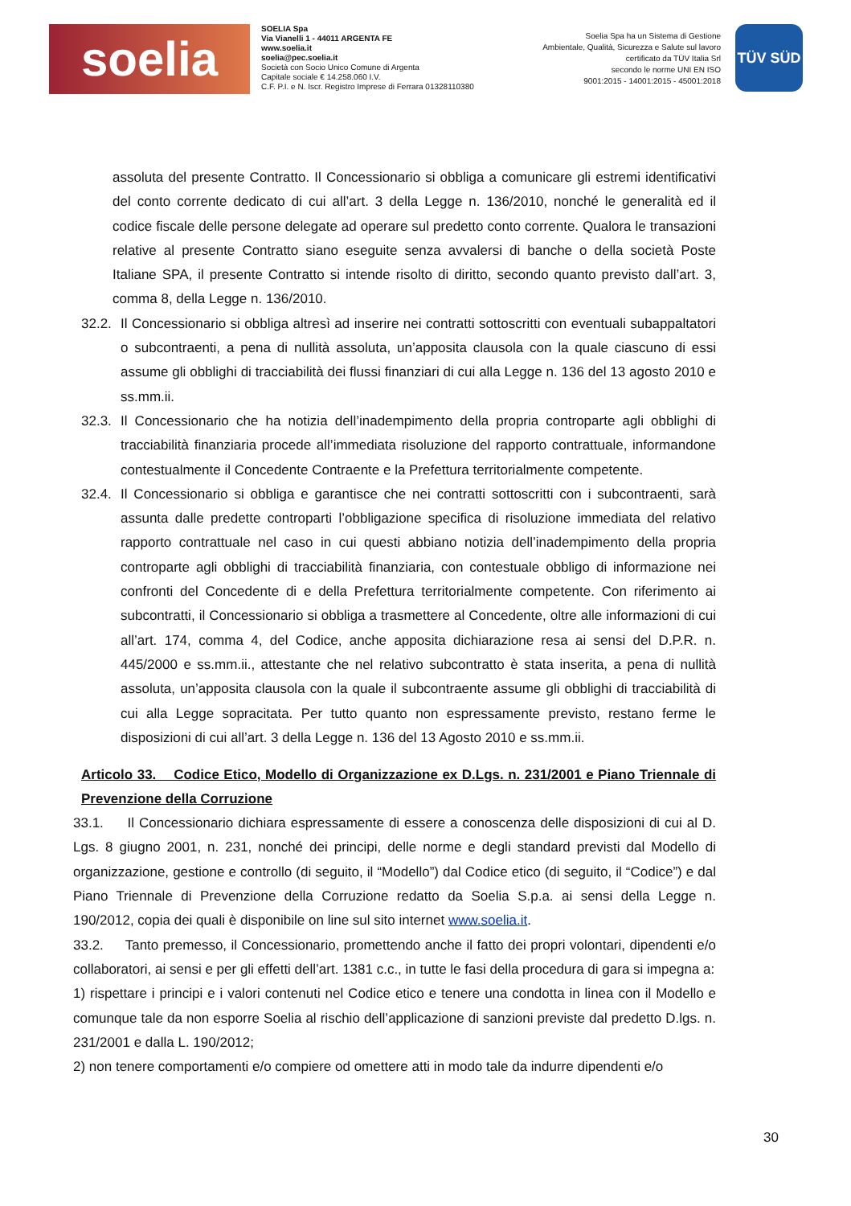soelia
SOELIA Spa
Via Vianelli 1 - 44011 ARGENTA FE
www.soelia.it
soelia@pec.soelia.it
Società con Socio Unico Comune di Argenta
Capitale sociale € 14.258.060 I.V.
C.F. P.I. e N. Iscr. Registro Imprese di Ferrara 01328110380
Soelia Spa ha un Sistema di Gestione
Ambientale, Qualità, Sicurezza e Salute sul lavoro
certificato da TÜV Italia Srl
secondo le norme UNI EN ISO
9001:2015 - 14001:2015 - 45001:2018
TÜV SÜD
assoluta del presente Contratto. Il Concessionario si obbliga a comunicare gli estremi identificativi del conto corrente dedicato di cui all’art. 3 della Legge n. 136/2010, nonché le generalità ed il codice fiscale delle persone delegate ad operare sul predetto conto corrente. Qualora le transazioni relative al presente Contratto siano eseguite senza avvalersi di banche o della società Poste Italiane SPA, il presente Contratto si intende risolto di diritto, secondo quanto previsto dall’art. 3, comma 8, della Legge n. 136/2010.
32.2. Il Concessionario si obbliga altresì ad inserire nei contratti sottoscritti con eventuali subappaltatori o subcontraenti, a pena di nullità assoluta, un’apposita clausola con la quale ciascuno di essi assume gli obblighi di tracciabilità dei flussi finanziari di cui alla Legge n. 136 del 13 agosto 2010 e ss.mm.ii.
32.3. Il Concessionario che ha notizia dell’inadempimento della propria controparte agli obblighi di tracciabilità finanziaria procede all’immediata risoluzione del rapporto contrattuale, informandone contestualmente il Concedente Contraente e la Prefettura territorialmente competente.
32.4. Il Concessionario si obbliga e garantisce che nei contratti sottoscritti con i subcontraenti, sarà assunta dalle predette controparti l’obbligazione specifica di risoluzione immediata del relativo rapporto contrattuale nel caso in cui questi abbiano notizia dell’inadempimento della propria controparte agli obblighi di tracciabilità finanziaria, con contestuale obbligo di informazione nei confronti del Concedente di e della Prefettura territorialmente competente. Con riferimento ai subcontratti, il Concessionario si obbliga a trasmettere al Concedente, oltre alle informazioni di cui all’art. 174, comma 4, del Codice, anche apposita dichiarazione resa ai sensi del D.P.R. n. 445/2000 e ss.mm.ii., attestante che nel relativo subcontratto è stata inserita, a pena di nullità assoluta, un’apposita clausola con la quale il subcontraente assume gli obblighi di tracciabilità di cui alla Legge sopracitata. Per tutto quanto non espressamente previsto, restano ferme le disposizioni di cui all’art. 3 della Legge n. 136 del 13 Agosto 2010 e ss.mm.ii.
Articolo 33. Codice Etico, Modello di Organizzazione ex D.Lgs. n. 231/2001 e Piano Triennale di Prevenzione della Corruzione
33.1. Il Concessionario dichiara espressamente di essere a conoscenza delle disposizioni di cui al D. Lgs. 8 giugno 2001, n. 231, nonché dei principi, delle norme e degli standard previsti dal Modello di organizzazione, gestione e controllo (di seguito, il “Modello”) dal Codice etico (di seguito, il “Codice”) e dal Piano Triennale di Prevenzione della Corruzione redatto da Soelia S.p.a. ai sensi della Legge n. 190/2012, copia dei quali è disponibile on line sul sito internet www.soelia.it.
33.2. Tanto premesso, il Concessionario, promettendo anche il fatto dei propri volontari, dipendenti e/o collaboratori, ai sensi e per gli effetti dell’art. 1381 c.c., in tutte le fasi della procedura di gara si impegna a:
1) rispettare i principi e i valori contenuti nel Codice etico e tenere una condotta in linea con il Modello e comunque tale da non esporre Soelia al rischio dell’applicazione di sanzioni previste dal predetto D.lgs. n. 231/2001 e dalla L. 190/2012;
2) non tenere comportamenti e/o compiere od omettere atti in modo tale da indurre dipendenti e/o
30